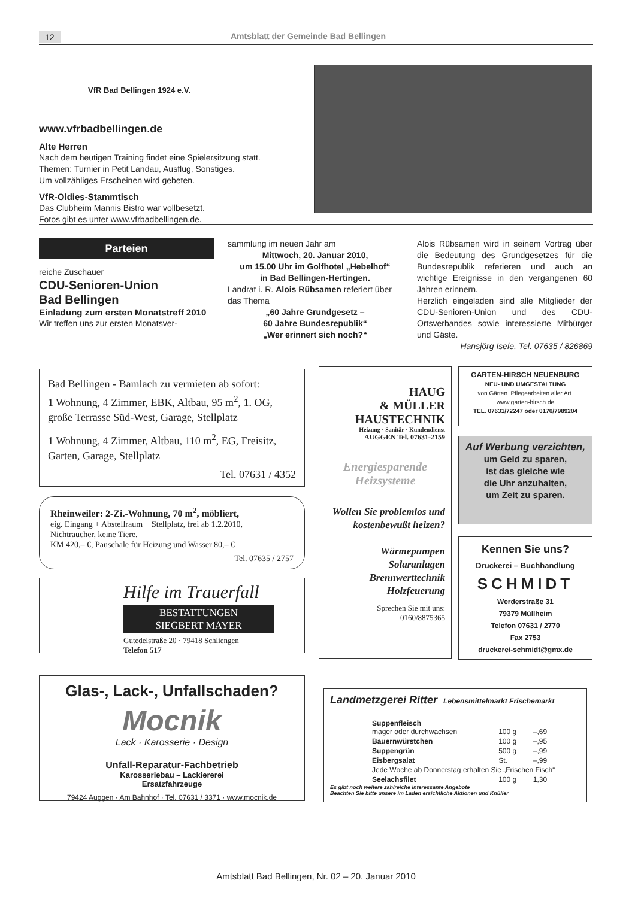12 Amtsblatt der Gemeinde Bad Bellingen
VfR Bad Bellingen 1924 e.V.
www.vfrbadbellingen.de
Alte Herren
Nach dem heutigen Training findet eine Spielersitzung statt.
Themen: Turnier in Petit Landau, Ausflug, Sonstiges.
Um vollzähliges Erscheinen wird gebeten.
VfR-Oldies-Stammtisch
Das Clubheim Mannis Bistro war vollbesetzt.
Fotos gibt es unter www.vfrbadbellingen.de.
Parteien
reiche Zuschauer
CDU-Senioren-Union
Bad Bellingen
Einladung zum ersten Monatstreff 2010
Wir treffen uns zur ersten Monatsver-
sammlung im neuen Jahr am
Mittwoch, 20. Januar 2010,
um 15.00 Uhr im Golfhotel „Hebelhof“
in Bad Bellingen-Hertingen.
Landrat i. R. Alois Rübsamen referiert über das Thema
„60 Jahre Grundgesetz –
60 Jahre Bundesrepublik“
„Wer erinnert sich noch?“
Alois Rübsamen wird in seinem Vortrag über die Bedeutung des Grundgesetzes für die Bundesrepublik referieren und auch an wichtige Ereignisse in den vergangenen 60 Jahren erinnern.
Herzlich eingeladen sind alle Mitglieder der CDU-Senioren-Union und des CDU-Ortsverbandes sowie interessierte Mitbürger und Gäste.
Hansjörg Isele, Tel. 07635 / 826869
Bad Bellingen - Bamlach zu vermieten ab sofort:
1 Wohnung, 4 Zimmer, EBK, Altbau, 95 m<sup>2</sup>, 1. OG, große Terrasse Süd-West, Garage, Stellplatz
1 Wohnung, 4 Zimmer, Altbau, 110 m<sup>2</sup>, EG, Freisitz, Garten, Garage, Stellplatz
Tel. 07631 / 4352
Rheinweiler: 2-Zi.-Wohnung, 70 m<sup>2</sup>, möbliert,
eig. Eingang + Abstellraum + Stellplatz, frei ab 1.2.2010,
Nichtraucher, keine Tiere.
KM 420,– €, Pauschale für Heizung und Wasser 80,– €
Tel. 07635 / 2757
Hilfe im Trauerfall
BESTATTUNGEN
SIEGBERT MAYER
Gutedelstraße 20 · 79418 Schliengen
Telefon 517
Glas-, Lack-, Unfallschaden?
Mocnik
Lack · Karosserie · Design
Unfall-Reparatur-Fachbetrieb
Karosseriebau – Lackiererei
Ersatzfahrzeuge
79424 Auggen · Am Bahnhof · Tel. 07631 / 3371 · www.mocnik.de
HAUG
& MÜLLER
HAUSTECHNIK
Heizung · Sanitär · Kundendienst
AUGGEN Tel. 07631-2159
Energiesparende Heizsysteme
Wollen Sie problemlos und kostenbewußt heizen?
Wärmepumpen
Solaranlagen
Brennwerttechnik
Holzfeuerung
Sprechen Sie mit uns:
0160/8875365
GARTEN-HIRSCH NEUENBURG
NEU- UND UMGESTALTUNG
von Gärten. Pflegearbeiten aller Art.
www.garten-hirsch.de
TEL. 07631/72247 oder 0170/7989204
Auf Werbung verzichten,
um Geld zu sparen,
ist das gleiche wie
die Uhr anzuhalten,
um Zeit zu sparen.
Kennen Sie uns?
Druckerei – Buchhandlung
SCHMIDT
Werderstraße 31
79379 Müllheim
Telefon 07631 / 2770
Fax 2753
druckerei-schmidt@gmx.de
Landmetzgerei Ritter Lebensmittelmarkt Frischemarkt
| Suppenfleisch mager oder durchwachsen | 100 g | –,69 |
| Bauernwürstchen | 100 g | –,95 |
| Suppengrün | 500 g | –,99 |
| Eisbergsalat | St. | –,99 |
| Jede Woche ab Donnerstag erhalten Sie „Frischen Fisch“ | | |
| Seelachsfilet | 100 g | 1,30 |
Es gibt noch weitere zahlreiche interessante Angebote
Beachten Sie bitte unsere im Laden ersichtliche Aktionen und Knüller
Amtsblatt Bad Bellingen, Nr. 02 – 20. Januar 2010